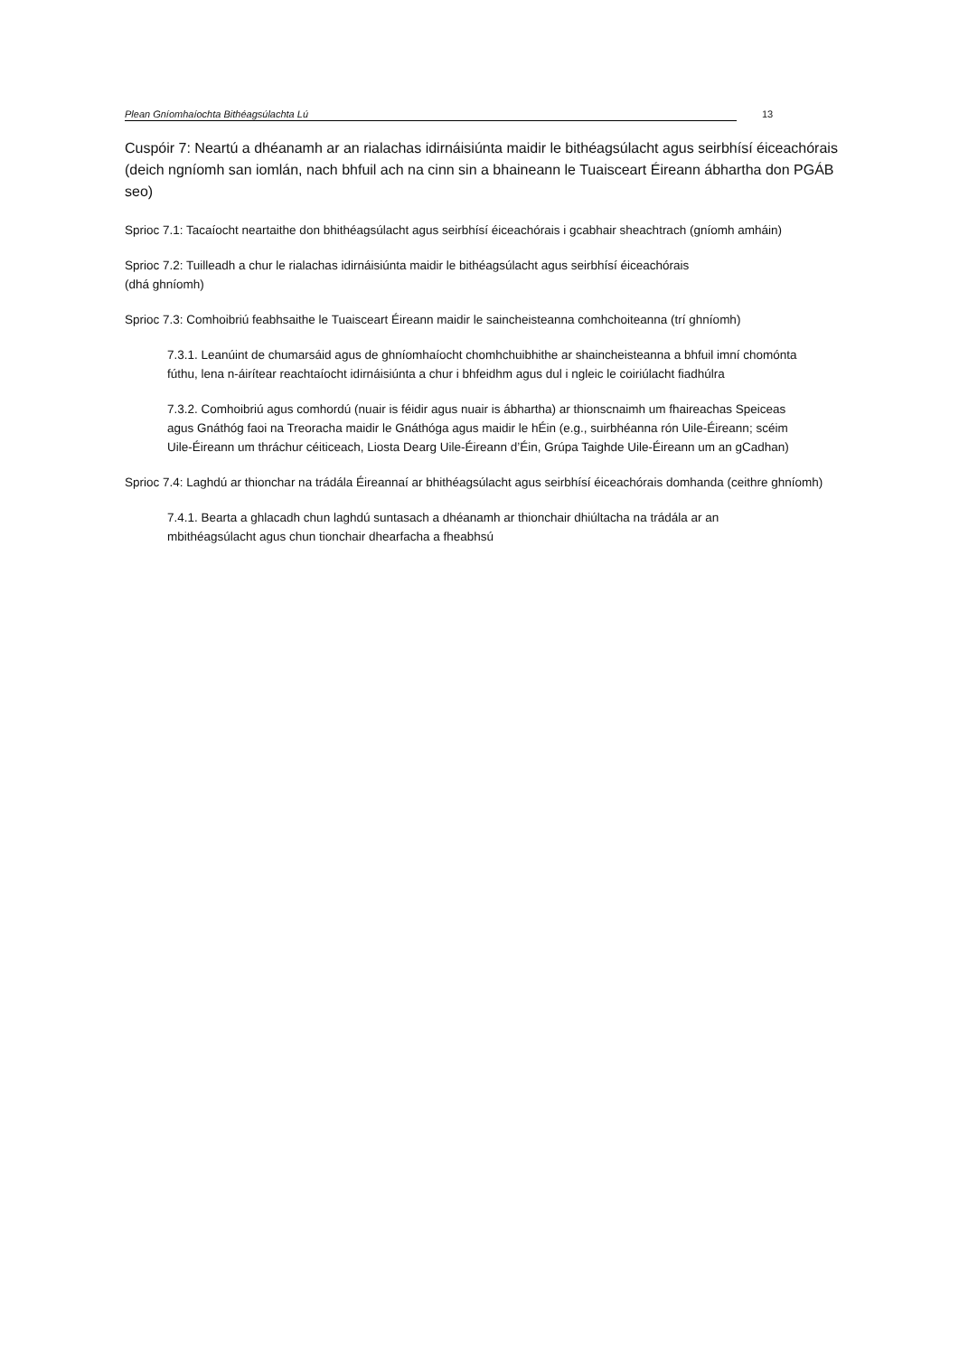Plean Gníomhaíochta Bithéagsúlachta Lú 13
Cuspóir 7: Neartú a dhéanamh ar an rialachas idirnáisiúnta maidir le bithéagsúlacht agus seirbhísí éiceachórais (deich ngníomh san iomlán, nach bhfuil ach na cinn sin a bhaineann le Tuaisceart Éireann ábhartha don PGÁB seo)
Sprioc 7.1: Tacaíocht neartaithe don bhithéagsúlacht agus seirbhísí éiceachórais i gcabhair sheachtrach (gníomh amháin)
Sprioc 7.2: Tuilleadh a chur le rialachas idirnáisiúnta maidir le bithéagsúlacht agus seirbhísí éiceachórais
(dhá ghníomh)
Sprioc 7.3: Comhoibriú feabhsaithe le Tuaisceart Éireann maidir le saincheisteanna comhchoiteanna (trí ghníomh)
7.3.1. Leanúint de chumarsáid agus de ghníomhaíocht chomhchuibhithe ar shaincheisteanna a bhfuil imní chomónta fúthu, lena n-áirítear reachtaíocht idirnáisiúnta a chur i bhfeidhm agus dul i ngleic le coiriúlacht fiadhúlra
7.3.2. Comhoibriú agus comhordú (nuair is féidir agus nuair is ábhartha) ar thionscnaimh um fhaireachas Speiceas agus Gnáthóg faoi na Treoracha maidir le Gnáthóga agus maidir le hÉin (e.g., suirbhéanna rón Uile-Éireann; scéim Uile-Éireann um thráchur céiticeach, Liosta Dearg Uile-Éireann d’Éin, Grúpa Taighde Uile-Éireann um an gCadhan)
Sprioc 7.4: Laghdú ar thionchar na trádála Éireannaí ar bhithéagsúlacht agus seirbhísí éiceachórais domhanda (ceithre ghníomh)
7.4.1. Bearta a ghlacadh chun laghdú suntasach a dhéanamh ar thionchair dhiúltacha na trádála ar an mbithéagsúlacht agus chun tionchair dhearfacha a fheabhsú